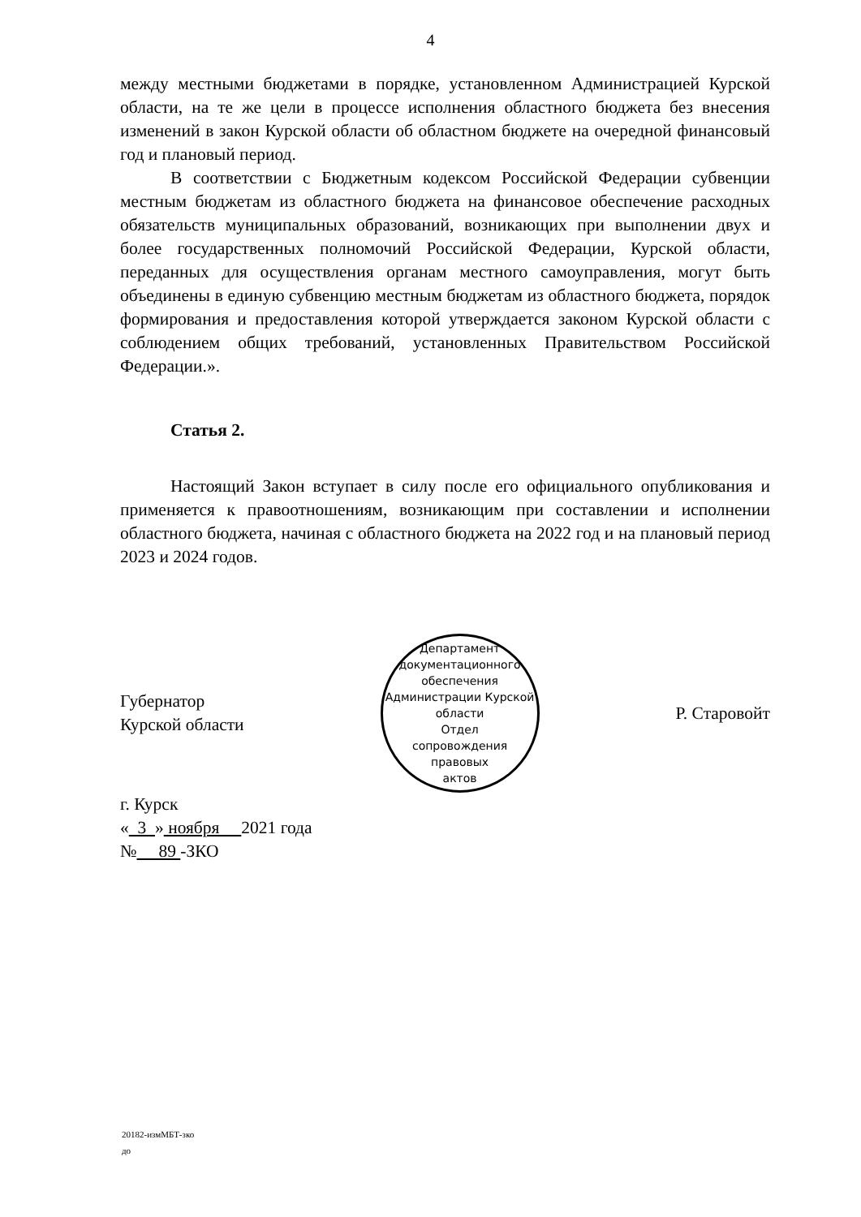4
между местными бюджетами в порядке, установленном Администрацией Курской области, на те же цели в процессе исполнения областного бюджета без внесения изменений в закон Курской области об областном бюджете на очередной финансовый год и плановый период.
В соответствии с Бюджетным кодексом Российской Федерации субвенции местным бюджетам из областного бюджета на финансовое обеспечение расходных обязательств муниципальных образований, возникающих при выполнении двух и более государственных полномочий Российской Федерации, Курской области, переданных для осуществления органам местного самоуправления, могут быть объединены в единую субвенцию местным бюджетам из областного бюджета, порядок формирования и предоставления которой утверждается законом Курской области с соблюдением общих требований, установленных Правительством Российской Федерации.».
Статья 2.
Настоящий Закон вступает в силу после его официального опубликования и применяется к правоотношениям, возникающим при составлении и исполнении областного бюджета, начиная с областного бюджета на 2022 год и на плановый период 2023 и 2024 годов.
Губернатор
Курской области
Департамент документационного обеспечения Администрации Курской области
Отдел
сопровождения
правовых
актов
Р. Старовойт
г. Курск
« 3 » ноября 2021 года
№ 89 -ЗКО
20182-измМБТ-зко
до